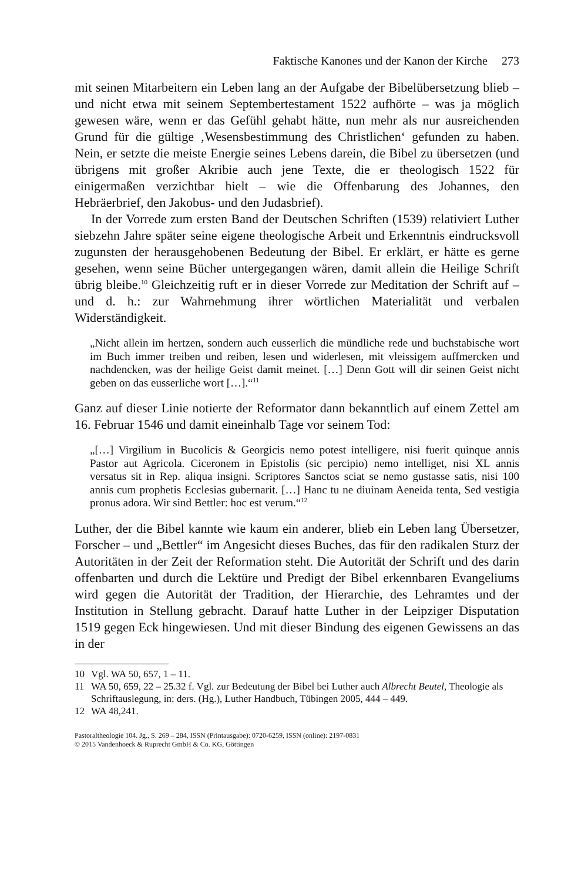Faktische Kanones und der Kanon der Kirche 273
mit seinen Mitarbeitern ein Leben lang an der Aufgabe der Bibelübersetzung blieb – und nicht etwa mit seinem Septembertestament 1522 aufhörte – was ja möglich gewesen wäre, wenn er das Gefühl gehabt hätte, nun mehr als nur ausreichenden Grund für die gültige ‚Wesensbestimmung des Christlichen‘ gefunden zu haben. Nein, er setzte die meiste Energie seines Lebens darein, die Bibel zu übersetzen (und übrigens mit großer Akribie auch jene Texte, die er theologisch 1522 für einigermaßen verzichtbar hielt – wie die Offenbarung des Johannes, den Hebräerbrief, den Jakobus- und den Judasbrief).
In der Vorrede zum ersten Band der Deutschen Schriften (1539) relativiert Luther siebzehn Jahre später seine eigene theologische Arbeit und Erkenntnis eindrucksvoll zugunsten der herausgehobenen Bedeutung der Bibel. Er erklärt, er hätte es gerne gesehen, wenn seine Bücher untergegangen wären, damit allein die Heilige Schrift übrig bleibe.<sup>10</sup> Gleichzeitig ruft er in dieser Vorrede zur Meditation der Schrift auf – und d. h.: zur Wahrnehmung ihrer wörtlichen Materialität und verbalen Widerständigkeit.
„Nicht allein im hertzen, sondern auch eusserlich die mündliche rede und buchstabische wort im Buch immer treiben und reiben, lesen und widerlesen, mit vleissigem auffmercken und nachdencken, was der heilige Geist damit meinet. […] Denn Gott will dir seinen Geist nicht geben on das eusserliche wort […].“<sup>11</sup>
Ganz auf dieser Linie notierte der Reformator dann bekanntlich auf einem Zettel am 16. Februar 1546 und damit eineinhalb Tage vor seinem Tod:
„[…] Virgilium in Bucolicis & Georgicis nemo potest intelligere, nisi fuerit quinque annis Pastor aut Agricola. Ciceronem in Epistolis (sic percipio) nemo intelliget, nisi XL annis versatus sit in Rep. aliqua insigni. Scriptores Sanctos sciat se nemo gustasse satis, nisi 100 annis cum prophetis Ecclesias gubernarit. […] Hanc tu ne diuinam Aeneida tenta, Sed vestigia pronus adora. Wir sind Bettler: hoc est verum.“<sup>12</sup>
Luther, der die Bibel kannte wie kaum ein anderer, blieb ein Leben lang Übersetzer, Forscher – und „Bettler“ im Angesicht dieses Buches, das für den radikalen Sturz der Autoritäten in der Zeit der Reformation steht. Die Autorität der Schrift und des darin offenbarten und durch die Lektüre und Predigt der Bibel erkennbaren Evangeliums wird gegen die Autorität der Tradition, der Hierarchie, des Lehramtes und der Institution in Stellung gebracht. Darauf hatte Luther in der Leipziger Disputation 1519 gegen Eck hingewiesen. Und mit dieser Bindung des eigenen Gewissens an das in der
10 Vgl. WA 50, 657, 1 – 11.
11 WA 50, 659, 22 – 25.32 f. Vgl. zur Bedeutung der Bibel bei Luther auch Albrecht Beutel, Theologie als Schriftauslegung, in: ders. (Hg.), Luther Handbuch, Tübingen 2005, 444 – 449.
12 WA 48,241.
Pastoraltheologie 104. Jg., S. 269 – 284, ISSN (Printausgabe): 0720-6259, ISSN (online): 2197-0831
© 2015 Vandenhoeck & Ruprecht GmbH & Co. KG, Göttingen